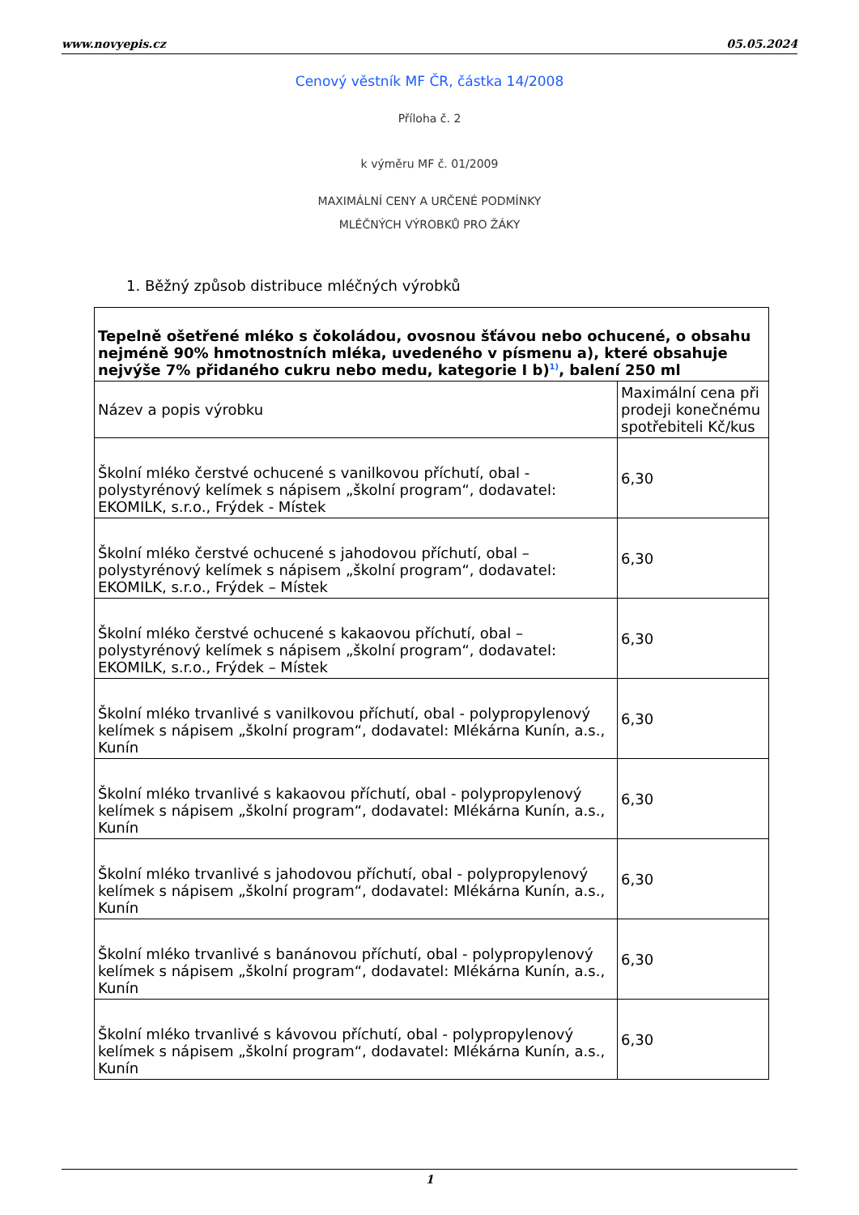www.novyepis.cz 05.05.2024
Cenový věstník MF ČR, částka 14/2008
Příloha č. 2
k výměru MF č. 01/2009
MAXIMÁLNÍ CENY A URČENÉ PODMÍNKY
MLÉČNÝCH VÝROBKŮ PRO ŽÁKY
1. Běžný způsob distribuce mléčných výrobků
| Tepelně ošetřené mléko s čokoládou, ovosnou šťávou nebo ochucené, o obsahu nejméně 90% hmotnostních mléka, uvedeného v písmenu a), které obsahuje nejvýše 7% přidaného cukru nebo medu, kategorie I b)<sup>1)</sup>, balení 250 ml | |
| --- | --- |
| Název a popis výrobku | Maximální cena při prodeji konečnému spotřebiteli Kč/kus |
| Školní mléko čerstvé ochucené s vanilkovou příchutí, obal - polystyrénový kelímek s nápisem „školní program“, dodavatel: EKOMILK, s.r.o., Frýdek - Místek | 6,30 |
| Školní mléko čerstvé ochucené s jahodovou příchutí, obal – polystyrénový kelímek s nápisem „školní program“, dodavatel: EKOMILK, s.r.o., Frýdek – Místek | 6,30 |
| Školní mléko čerstvé ochucené s kakaovou příchutí, obal – polystyrénový kelímek s nápisem „školní program“, dodavatel: EKOMILK, s.r.o., Frýdek – Místek | 6,30 |
| Školní mléko trvanlivé s vanilkovou příchutí, obal - polypropylenový kelímek s nápisem „školní program“, dodavatel: Mlékárna Kunín, a.s., Kunín | 6,30 |
| Školní mléko trvanlivé s kakaovou příchutí, obal - polypropylenový kelímek s nápisem „školní program“, dodavatel: Mlékárna Kunín, a.s., Kunín | 6,30 |
| Školní mléko trvanlivé s jahodovou příchutí, obal - polypropylenový kelímek s nápisem „školní program“, dodavatel: Mlékárna Kunín, a.s., Kunín | 6,30 |
| Školní mléko trvanlivé s banánovou příchutí, obal - polypropylenový kelímek s nápisem „školní program“, dodavatel: Mlékárna Kunín, a.s., Kunín | 6,30 |
| Školní mléko trvanlivé s kávovou příchutí, obal - polypropylenový kelímek s nápisem „školní program“, dodavatel: Mlékárna Kunín, a.s., Kunín | 6,30 |
1